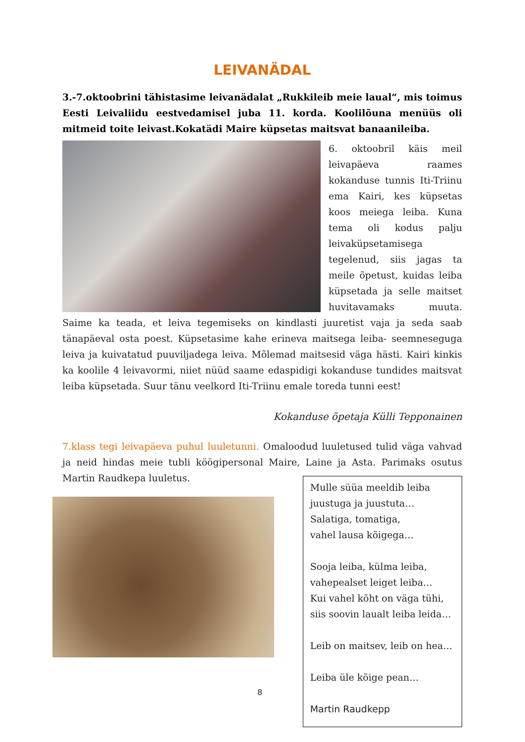LEIVANÄDAL
3.-7.oktoobrini tähistasime leivanädalat „Rukkileib meie laual“, mis toimus Eesti Leivaliidu eestvedamisel juba 11. korda. Koolilõuna menüüs oli mitmeid toite leivast.Kokatädi Maire küpsetas maitsvat banaanileiba.
6. oktoobril käis meil leivapäeva raames kokanduse tunnis Iti-Triinu ema Kairi, kes küpsetas koos meiega leiba. Kuna tema oli kodus palju leivaküpsetamisega tegelenud, siis jagas ta meile õpetust, kuidas leiba küpsetada ja selle maitset huvitavamaks muuta. Saime ka teada, et leiva tegemiseks on kindlasti juuretist vaja ja seda saab tänapäeval osta poest. Küpsetasime kahe erineva maitsega leiba- seemneseguga leiva ja kuivatatud puuviljadega leiva. Mõlemad maitsesid väga hästi. Kairi kinkis ka koolile 4 leivavormi, niiet nüüd saame edaspidigi kokanduse tundides maitsvat leiba küpsetada. Suur tänu veelkord Iti-Triinu emale toreda tunni eest!
Kokanduse õpetaja Külli Tepponainen
7.klass tegi leivapäeva puhul luuletunni. Omaloodud luuletused tulid väga vahvad ja neid hindas meie tubli köögipersonal Maire, Laine ja Asta. Parimaks osutus Martin Raudkepa luuletus.
Mulle süüa meeldib leiba
juustuga ja juustuta…
Salatiga, tomatiga,
vahel lausa kõigega…
Sooja leiba, külma leiba,
vahepealset leiget leiba…
Kui vahel kõht on väga tühi,
siis soovin laualt leiba leida…
Leib on maitsev, leib on hea…
Leiba üle kõige pean…
Martin Raudkepp
8